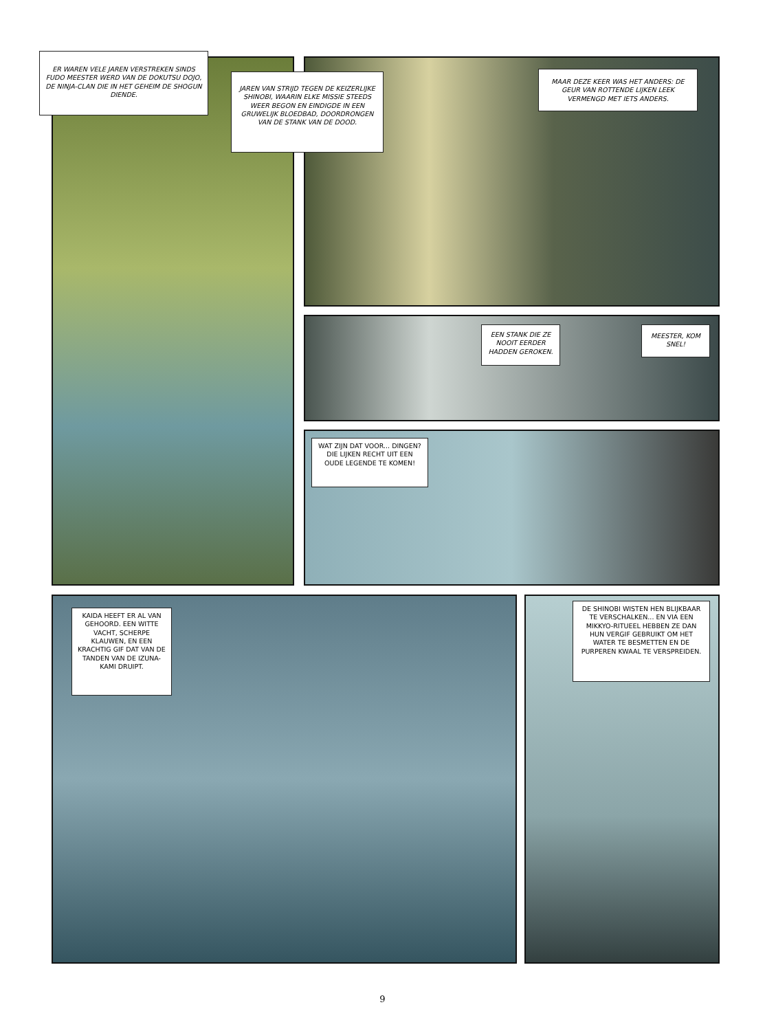ER WAREN VELE JAREN VERSTREKEN SINDS FUDO MEESTER WERD VAN DE DOKUTSU DOJO, DE NINJA-CLAN DIE IN HET GEHEIM DE SHOGUN DIENDE.
JAREN VAN STRIJD TEGEN DE KEIZERLIJKE SHINOBI, WAARIN ELKE MISSIE STEEDS WEER BEGON EN EINDIGDE IN EEN GRUWELIJK BLOEDBAD, DOORDRONGEN VAN DE STANK VAN DE DOOD.
MAAR DEZE KEER WAS HET ANDERS: DE GEUR VAN ROTTENDE LIJKEN LEEK VERMENGD MET IETS ANDERS.
EEN STANK DIE ZE NOOIT EERDER HADDEN GEROKEN.
MEESTER, KOM SNEL!
WAT ZIJN DAT VOOR... DINGEN? DIE LIJKEN RECHT UIT EEN OUDE LEGENDE TE KOMEN!
KAIDA HEEFT ER AL VAN GEHOORD. EEN WITTE VACHT, SCHERPE KLAUWEN, EN EEN KRACHTIG GIF DAT VAN DE TANDEN VAN DE IZUNA-KAMI DRUIPT.
DE SHINOBI WISTEN HEN BLIJKBAAR TE VERSCHALKEN... EN VIA EEN MIKKYO-RITUEEL HEBBEN ZE DAN HUN VERGIF GEBRUIKT OM HET WATER TE BESMETTEN EN DE PURPEREN KWAAL TE VERSPREIDEN.
9